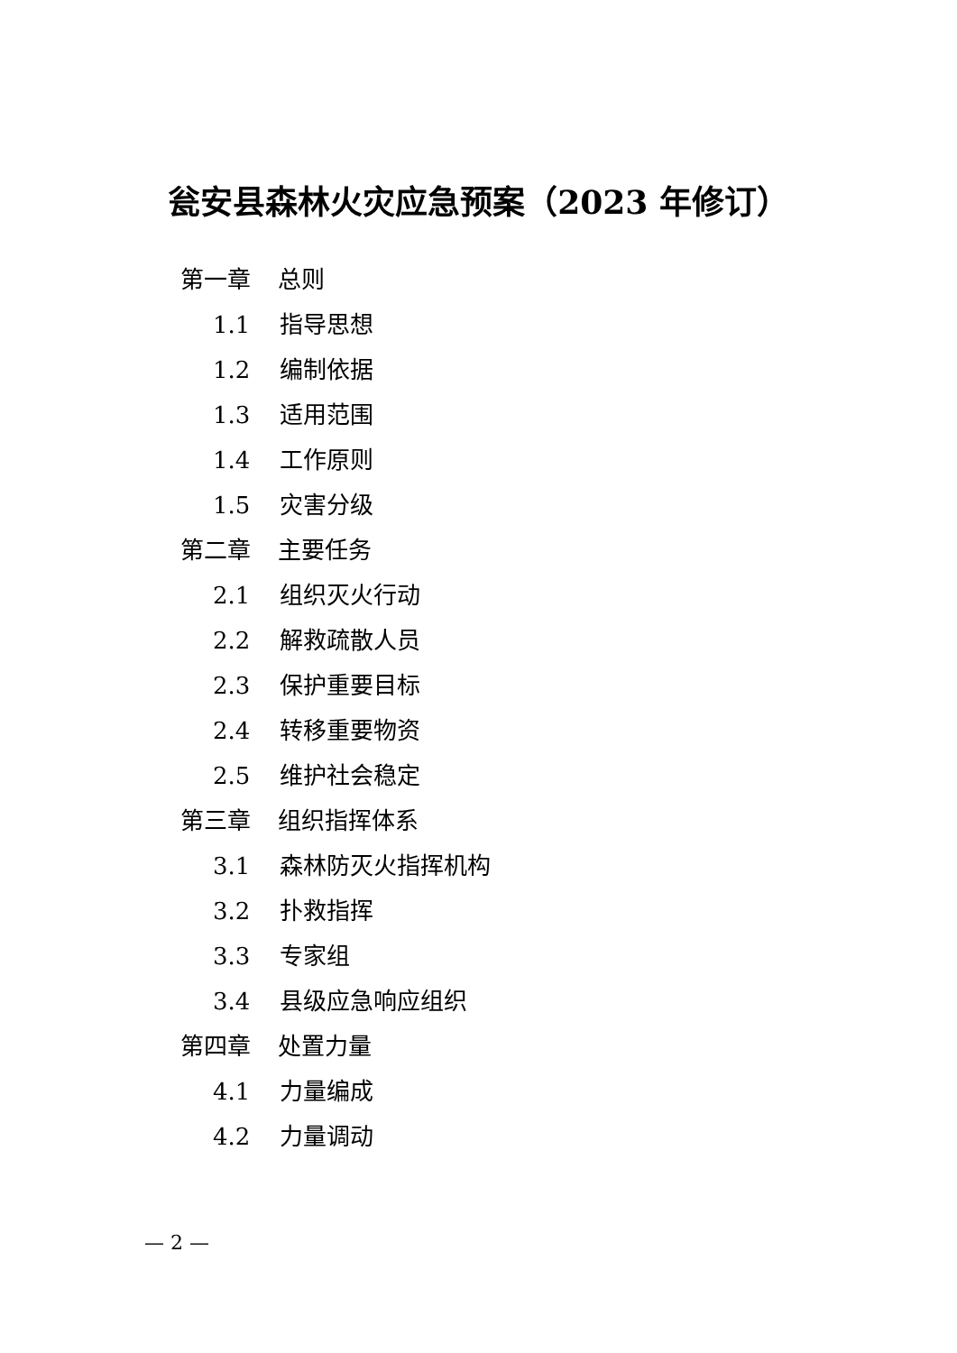瓮安县森林火灾应急预案（2023 年修订）
第一章 总则
1.1 指导思想
1.2 编制依据
1.3 适用范围
1.4 工作原则
1.5 灾害分级
第二章 主要任务
2.1 组织灭火行动
2.2 解救疏散人员
2.3 保护重要目标
2.4 转移重要物资
2.5 维护社会稳定
第三章 组织指挥体系
3.1 森林防灭火指挥机构
3.2 扑救指挥
3.3 专家组
3.4 县级应急响应组织
第四章 处置力量
4.1 力量编成
4.2 力量调动
— 2 —